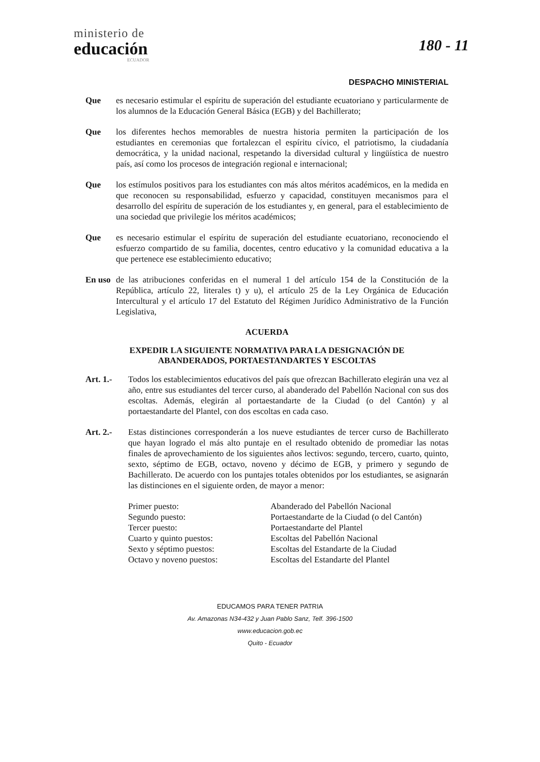ministerio de
educación
ECUADOR
180 - 11
DESPACHO MINISTERIAL
Que es necesario estimular el espíritu de superación del estudiante ecuatoriano y particularmente de los alumnos de la Educación General Básica (EGB) y del Bachillerato;
Que los diferentes hechos memorables de nuestra historia permiten la participación de los estudiantes en ceremonias que fortalezcan el espíritu cívico, el patriotismo, la ciudadanía democrática, y la unidad nacional, respetando la diversidad cultural y lingüística de nuestro país, así como los procesos de integración regional e internacional;
Que los estímulos positivos para los estudiantes con más altos méritos académicos, en la medida en que reconocen su responsabilidad, esfuerzo y capacidad, constituyen mecanismos para el desarrollo del espíritu de superación de los estudiantes y, en general, para el establecimiento de una sociedad que privilegie los méritos académicos;
Que es necesario estimular el espíritu de superación del estudiante ecuatoriano, reconociendo el esfuerzo compartido de su familia, docentes, centro educativo y la comunidad educativa a la que pertenece ese establecimiento educativo;
En uso
de las atribuciones conferidas en el numeral 1 del artículo 154 de la Constitución de la República, artículo 22, literales t) y u), el artículo 25 de la Ley Orgánica de Educación Intercultural y el artículo 17 del Estatuto del Régimen Jurídico Administrativo de la Función Legislativa,
ACUERDA
EXPEDIR LA SIGUIENTE NORMATIVA PARA LA DESIGNACIÓN DE
ABANDERADOS, PORTAESTANDARTES Y ESCOLTAS
Art. 1.- Todos los establecimientos educativos del país que ofrezcan Bachillerato elegirán una vez al año, entre sus estudiantes del tercer curso, al abanderado del Pabellón Nacional con sus dos escoltas. Además, elegirán al portaestandarte de la Ciudad (o del Cantón) y al portaestandarte del Plantel, con dos escoltas en cada caso.
Art. 2.- Estas distinciones corresponderán a los nueve estudiantes de tercer curso de Bachillerato que hayan logrado el más alto puntaje en el resultado obtenido de promediar las notas finales de aprovechamiento de los siguientes años lectivos: segundo, tercero, cuarto, quinto, sexto, séptimo de EGB, octavo, noveno y décimo de EGB, y primero y segundo de Bachillerato. De acuerdo con los puntajes totales obtenidos por los estudiantes, se asignarán las distinciones en el siguiente orden, de mayor a menor:
Primer puesto:
Abanderado del Pabellón Nacional
Segundo puesto:
Portaestandarte de la Ciudad (o del Cantón)
Tercer puesto:
Portaestandarte del Plantel
Cuarto y quinto puestos:
Escoltas del Pabellón Nacional
Sexto y séptimo puestos:
Escoltas del Estandarte de la Ciudad
Octavo y noveno puestos:
Escoltas del Estandarte del Plantel
EDUCAMOS PARA TENER PATRIA
Av. Amazonas N34-432 y Juan Pablo Sanz, Telf. 396-1500
www.educacion.gob.ec
Quito - Ecuador